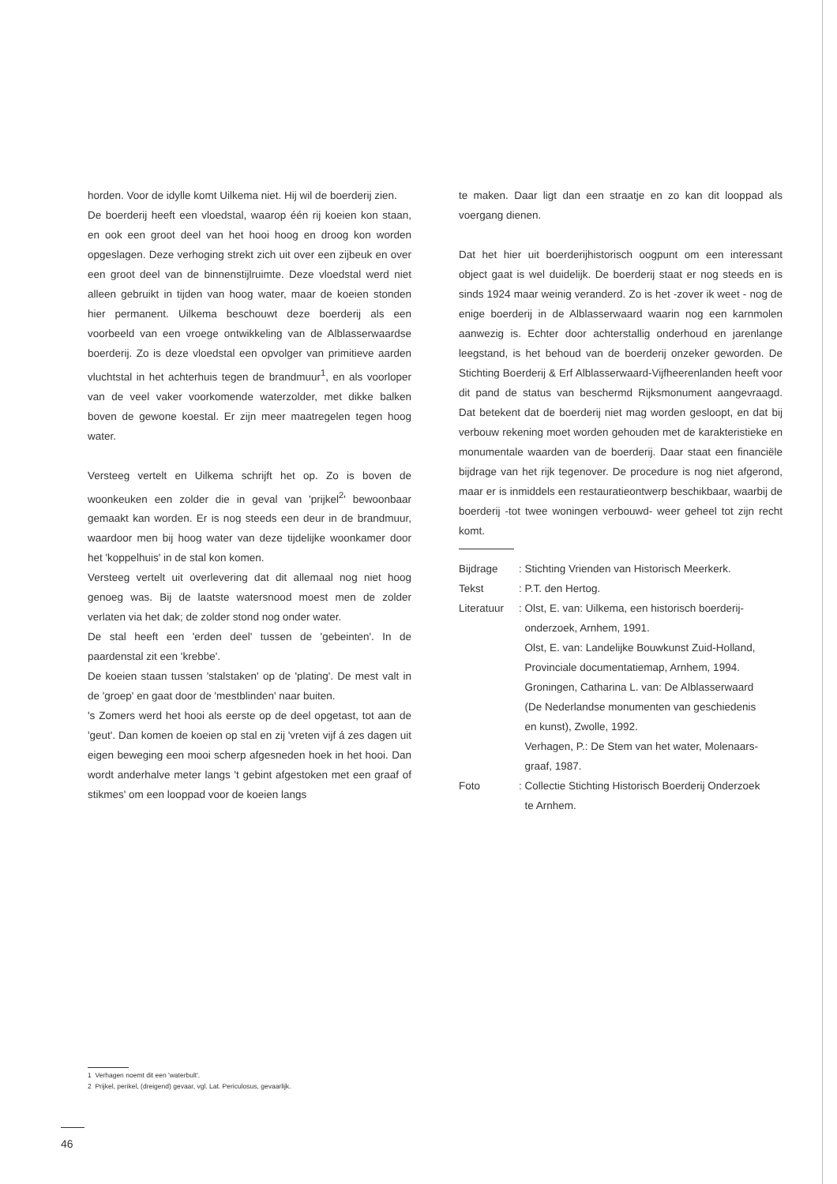horden. Voor de idylle komt Uilkema niet. Hij wil de boerderij zien.
De boerderij heeft een vloedstal, waarop één rij koeien kon staan, en ook een groot deel van het hooi hoog en droog kon worden opgeslagen. Deze verhoging strekt zich uit over een zijbeuk en over een groot deel van de binnenstijlruimte. Deze vloedstal werd niet alleen gebruikt in tijden van hoog water, maar de koeien stonden hier permanent. Uilkema beschouwt deze boerderij als een voorbeeld van een vroege ontwikkeling van de Alblasserwaardse boerderij. Zo is deze vloedstal een opvolger van primitieve aarden vluchtstal in het achterhuis tegen de brandmuur<sup>1</sup>, en als voorloper van de veel vaker voorkomende waterzolder, met dikke balken boven de gewone koestal. Er zijn meer maatregelen tegen hoog water.
Versteeg vertelt en Uilkema schrijft het op. Zo is boven de woonkeuken een zolder die in geval van 'prijkel<sup>2</sup>' bewoonbaar gemaakt kan worden. Er is nog steeds een deur in de brandmuur, waardoor men bij hoog water van deze tijdelijke woonkamer door het 'koppelhuis' in de stal kon komen.
Versteeg vertelt uit overlevering dat dit allemaal nog niet hoog genoeg was. Bij de laatste watersnood moest men de zolder verlaten via het dak; de zolder stond nog onder water.
De stal heeft een 'erden deel' tussen de 'gebeinten'. In de paardenstal zit een 'krebbe'.
De koeien staan tussen 'stalstaken' op de 'plating'. De mest valt in de 'groep' en gaat door de 'mestblinden' naar buiten.
's Zomers werd het hooi als eerste op de deel opgetast, tot aan de 'geut'. Dan komen de koeien op stal en zij 'vreten vijf á zes dagen uit eigen beweging een mooi scherp afgesneden hoek in het hooi. Dan wordt anderhalve meter langs 't gebint afgestoken met een graaf of stikmes' om een looppad voor de koeien langs
te maken. Daar ligt dan een straatje en zo kan dit looppad als voergang dienen.
Dat het hier uit boerderijhistorisch oogpunt om een interessant object gaat is wel duidelijk. De boerderij staat er nog steeds en is sinds 1924 maar weinig veranderd. Zo is het -zover ik weet - nog de enige boerderij in de Alblasserwaard waarin nog een karnmolen aanwezig is. Echter door achterstallig onderhoud en jarenlange leegstand, is het behoud van de boerderij onzeker geworden. De Stichting Boerderij & Erf Alblasserwaard-Vijfheerenlanden heeft voor dit pand de status van beschermd Rijksmonument aangevraagd. Dat betekent dat de boerderij niet mag worden gesloopt, en dat bij verbouw rekening moet worden gehouden met de karakteristieke en monumentale waarden van de boerderij. Daar staat een financiële bijdrage van het rijk tegenover. De procedure is nog niet afgerond, maar er is inmiddels een restauratieontwerp beschikbaar, waarbij de boerderij -tot twee woningen verbouwd- weer geheel tot zijn recht komt.
| Bijdrage | : Stichting Vrienden van Historisch Meerkerk. |
| Tekst | : P.T. den Hertog. |
| Literatuur | : Olst, E. van: Uilkema, een historisch boerderij- onderzoek, Arnhem, 1991. Olst, E. van: Landelijke Bouwkunst Zuid-Holland, Provinciale documentatiemap, Arnhem, 1994. Groningen, Catharina L. van: De Alblasserwaard (De Nederlandse monumenten van geschiedenis en kunst), Zwolle, 1992. Verhagen, P.: De Stem van het water, Molenaars- graaf, 1987. |
| Foto | : Collectie Stichting Historisch Boerderij Onderzoek te Arnhem. |
1 Verhagen noemt dit een 'waterbult'.
2 Prijkel, perikel, (dreigend) gevaar, vgl. Lat. Periculosus, gevaarlijk.
46